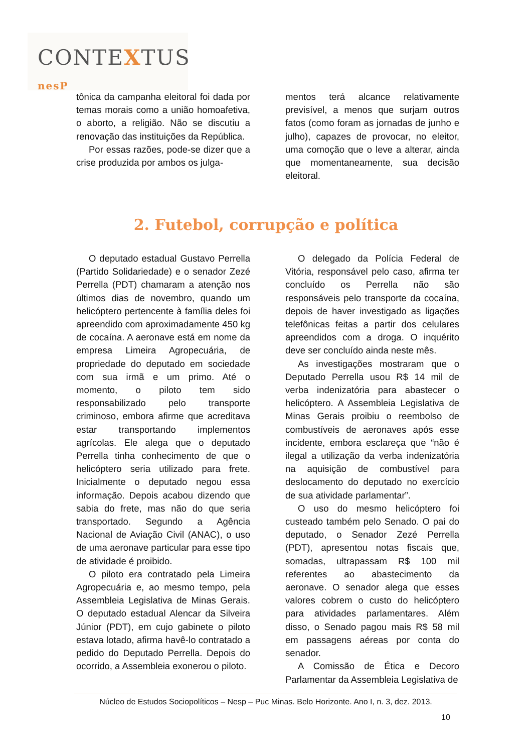CONTEXTUS nesP
tônica da campanha eleitoral foi dada por temas morais como a união homoafetiva, o aborto, a religião. Não se discutiu a renovação das instituições da República.
Por essas razões, pode-se dizer que a crise produzida por ambos os julga-
mentos terá alcance relativamente previsível, a menos que surjam outros fatos (como foram as jornadas de junho e julho), capazes de provocar, no eleitor, uma comoção que o leve a alterar, ainda que momentaneamente, sua decisão eleitoral.
2. Futebol, corrupção e política
O deputado estadual Gustavo Perrella (Partido Solidariedade) e o senador Zezé Perrella (PDT) chamaram a atenção nos últimos dias de novembro, quando um helicóptero pertencente à família deles foi apreendido com aproximadamente 450 kg de cocaína. A aeronave está em nome da empresa Limeira Agropecuária, de propriedade do deputado em sociedade com sua irmã e um primo. Até o momento, o piloto tem sido responsabilizado pelo transporte criminoso, embora afirme que acreditava estar transportando implementos agrícolas. Ele alega que o deputado Perrella tinha conhecimento de que o helicóptero seria utilizado para frete. Inicialmente o deputado negou essa informação. Depois acabou dizendo que sabia do frete, mas não do que seria transportado. Segundo a Agência Nacional de Aviação Civil (ANAC), o uso de uma aeronave particular para esse tipo de atividade é proibido.
O piloto era contratado pela Limeira Agropecuária e, ao mesmo tempo, pela Assembleia Legislativa de Minas Gerais. O deputado estadual Alencar da Silveira Júnior (PDT), em cujo gabinete o piloto estava lotado, afirma havê-lo contratado a pedido do Deputado Perrella. Depois do ocorrido, a Assembleia exonerou o piloto.
O delegado da Polícia Federal de Vitória, responsável pelo caso, afirma ter concluído os Perrella não são responsáveis pelo transporte da cocaína, depois de haver investigado as ligações telefônicas feitas a partir dos celulares apreendidos com a droga. O inquérito deve ser concluído ainda neste mês.
As investigações mostraram que o Deputado Perrella usou R$ 14 mil de verba indenizatória para abastecer o helicóptero. A Assembleia Legislativa de Minas Gerais proibiu o reembolso de combustíveis de aeronaves após esse incidente, embora esclareça que “não é ilegal a utilização da verba indenizatória na aquisição de combustível para deslocamento do deputado no exercício de sua atividade parlamentar”.
O uso do mesmo helicóptero foi custeado também pelo Senado. O pai do deputado, o Senador Zezé Perrella (PDT), apresentou notas fiscais que, somadas, ultrapassam R$ 100 mil referentes ao abastecimento da aeronave. O senador alega que esses valores cobrem o custo do helicóptero para atividades parlamentares. Além disso, o Senado pagou mais R$ 58 mil em passagens aéreas por conta do senador.
A Comissão de Ética e Decoro Parlamentar da Assembleia Legislativa de
Núcleo de Estudos Sociopolíticos – Nesp – Puc Minas. Belo Horizonte. Ano I, n. 3, dez. 2013.
10